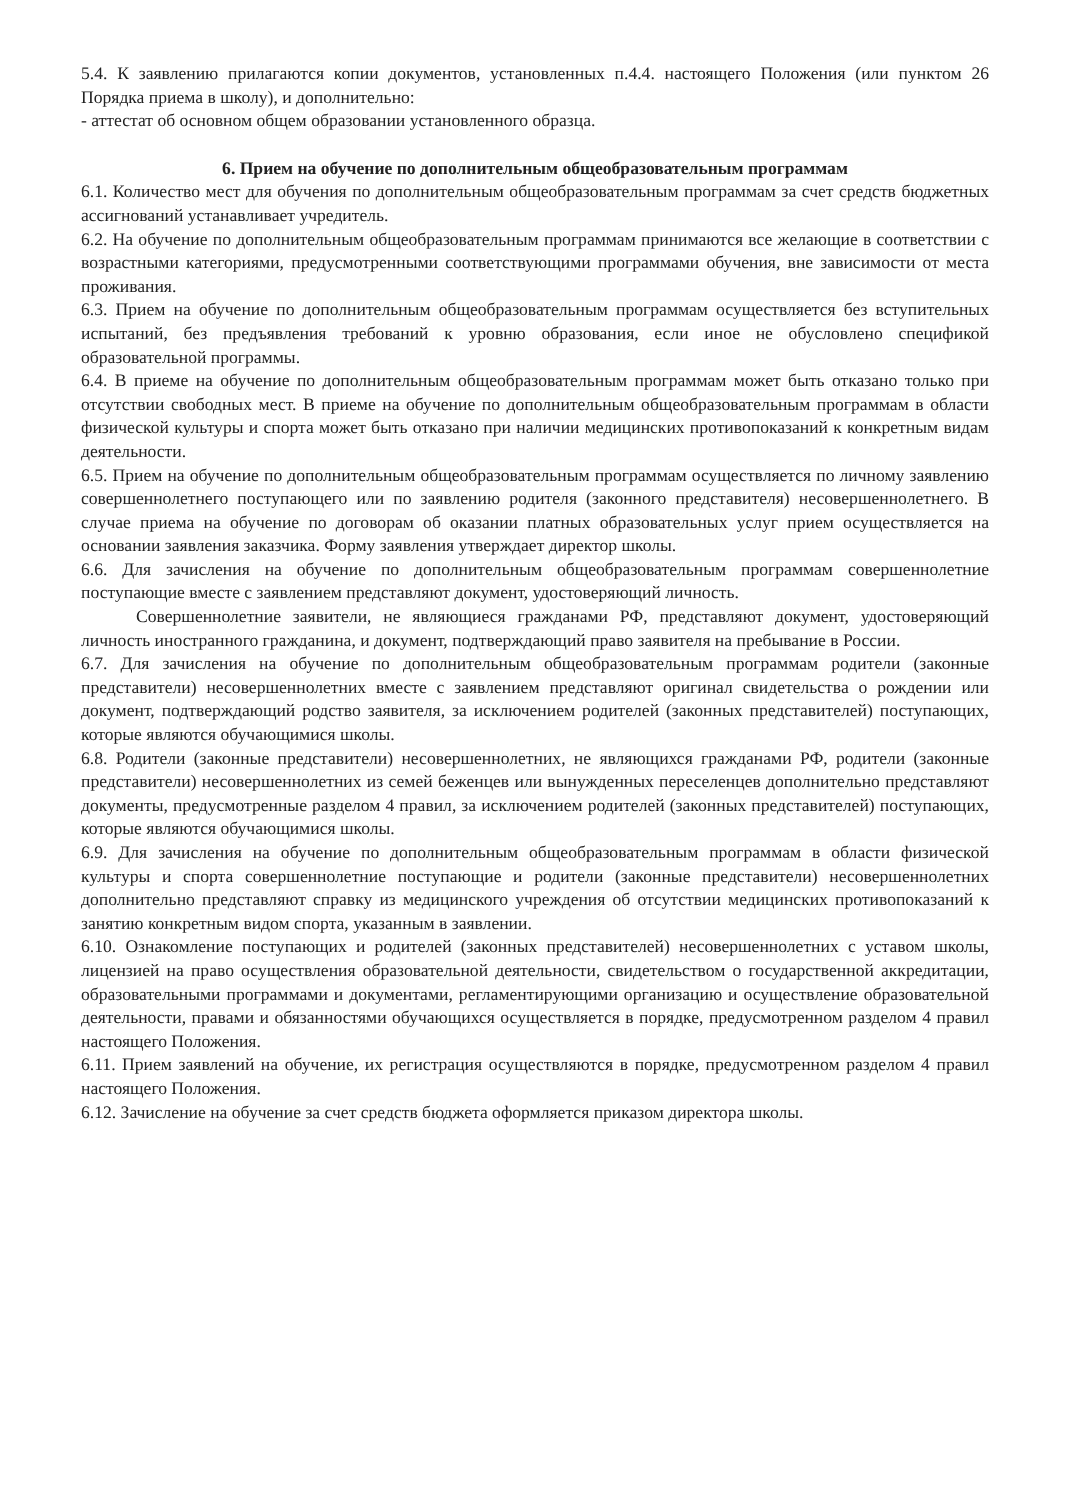5.4. К заявлению прилагаются копии документов, установленных п.4.4. настоящего Положения (или пунктом 26 Порядка приема в школу), и дополнительно:
- аттестат об основном общем образовании установленного образца.
6. Прием на обучение по дополнительным общеобразовательным программам
6.1. Количество мест для обучения по дополнительным общеобразовательным программам за счет средств бюджетных ассигнований устанавливает учредитель.
6.2. На обучение по дополнительным общеобразовательным программам принимаются все желающие в соответствии с возрастными категориями, предусмотренными соответствующими программами обучения, вне зависимости от места проживания.
6.3. Прием на обучение по дополнительным общеобразовательным программам осуществляется без вступительных испытаний, без предъявления требований к уровню образования, если иное не обусловлено спецификой образовательной программы.
6.4. В приеме на обучение по дополнительным общеобразовательным программам может быть отказано только при отсутствии свободных мест. В приеме на обучение по дополнительным общеобразовательным программам в области физической культуры и спорта может быть отказано при наличии медицинских противопоказаний к конкретным видам деятельности.
6.5. Прием на обучение по дополнительным общеобразовательным программам осуществляется по личному заявлению совершеннолетнего поступающего или по заявлению родителя (законного представителя) несовершеннолетнего. В случае приема на обучение по договорам об оказании платных образовательных услуг прием осуществляется на основании заявления заказчика. Форму заявления утверждает директор школы.
6.6. Для зачисления на обучение по дополнительным общеобразовательным программам совершеннолетние поступающие вместе с заявлением представляют документ, удостоверяющий личность.
Совершеннолетние заявители, не являющиеся гражданами РФ, представляют документ, удостоверяющий личность иностранного гражданина, и документ, подтверждающий право заявителя на пребывание в России.
6.7. Для зачисления на обучение по дополнительным общеобразовательным программам родители (законные представители) несовершеннолетних вместе с заявлением представляют оригинал свидетельства о рождении или документ, подтверждающий родство заявителя, за исключением родителей (законных представителей) поступающих, которые являются обучающимися школы.
6.8. Родители (законные представители) несовершеннолетних, не являющихся гражданами РФ, родители (законные представители) несовершеннолетних из семей беженцев или вынужденных переселенцев дополнительно представляют документы, предусмотренные разделом 4 правил, за исключением родителей (законных представителей) поступающих, которые являются обучающимися школы.
6.9. Для зачисления на обучение по дополнительным общеобразовательным программам в области физической культуры и спорта совершеннолетние поступающие и родители (законные представители) несовершеннолетних дополнительно представляют справку из медицинского учреждения об отсутствии медицинских противопоказаний к занятию конкретным видом спорта, указанным в заявлении.
6.10. Ознакомление поступающих и родителей (законных представителей) несовершеннолетних с уставом школы, лицензией на право осуществления образовательной деятельности, свидетельством о государственной аккредитации, образовательными программами и документами, регламентирующими организацию и осуществление образовательной деятельности, правами и обязанностями обучающихся осуществляется в порядке, предусмотренном разделом 4 правил настоящего Положения.
6.11. Прием заявлений на обучение, их регистрация осуществляются в порядке, предусмотренном разделом 4 правил настоящего Положения.
6.12. Зачисление на обучение за счет средств бюджета оформляется приказом директора школы.